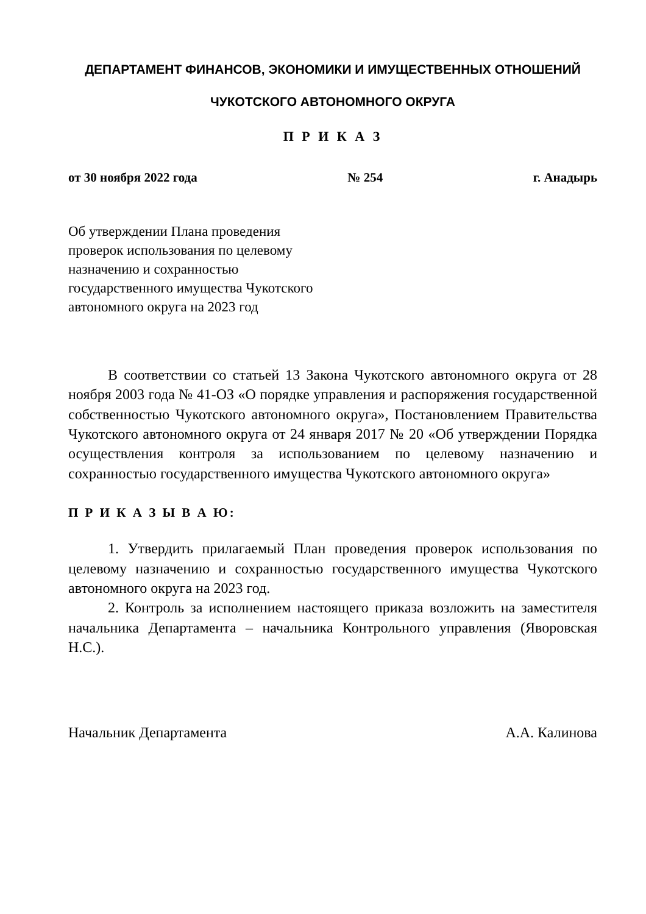ДЕПАРТАМЕНТ ФИНАНСОВ, ЭКОНОМИКИ И ИМУЩЕСТВЕННЫХ ОТНОШЕНИЙ
ЧУКОТСКОГО АВТОНОМНОГО ОКРУГА
П Р И К А З
от 30 ноября 2022 года № 254 г. Анадырь
Об утверждении Плана проведения
проверок использования по целевому
назначению и сохранностью
государственного имущества Чукотского
автономного округа на 2023 год
В соответствии со статьей 13 Закона Чукотского автономного округа от 28 ноября 2003 года № 41-ОЗ «О порядке управления и распоряжения государственной собственностью Чукотского автономного округа», Постановлением Правительства Чукотского автономного округа от 24 января 2017 № 20 «Об утверждении Порядка осуществления контроля за использованием по целевому назначению и сохранностью государственного имущества Чукотского автономного округа»
П Р И К А З Ы В А Ю:
1. Утвердить прилагаемый План проведения проверок использования по целевому назначению и сохранностью государственного имущества Чукотского автономного округа на 2023 год.
2. Контроль за исполнением настоящего приказа возложить на заместителя начальника Департамента – начальника Контрольного управления (Яворовская Н.С.).
Начальник Департамента А.А. Калинова